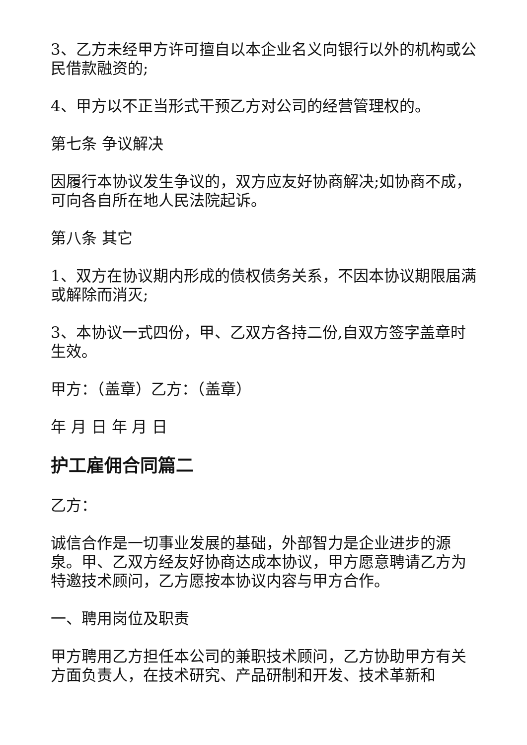3、乙方未经甲方许可擅自以本企业名义向银行以外的机构或公民借款融资的;
4、甲方以不正当形式干预乙方对公司的经营管理权的。
第七条 争议解决
因履行本协议发生争议的，双方应友好协商解决;如协商不成，可向各自所在地人民法院起诉。
第八条 其它
1、双方在协议期内形成的债权债务关系，不因本协议期限届满或解除而消灭;
3、本协议一式四份，甲、乙双方各持二份,自双方签字盖章时生效。
甲方：（盖章）乙方：（盖章）
年 月 日 年 月 日
护工雇佣合同篇二
乙方：
诚信合作是一切事业发展的基础，外部智力是企业进步的源泉。甲、乙双方经友好协商达成本协议，甲方愿意聘请乙方为特邀技术顾问，乙方愿按本协议内容与甲方合作。
一、聘用岗位及职责
甲方聘用乙方担任本公司的兼职技术顾问，乙方协助甲方有关方面负责人，在技术研究、产品研制和开发、技术革新和